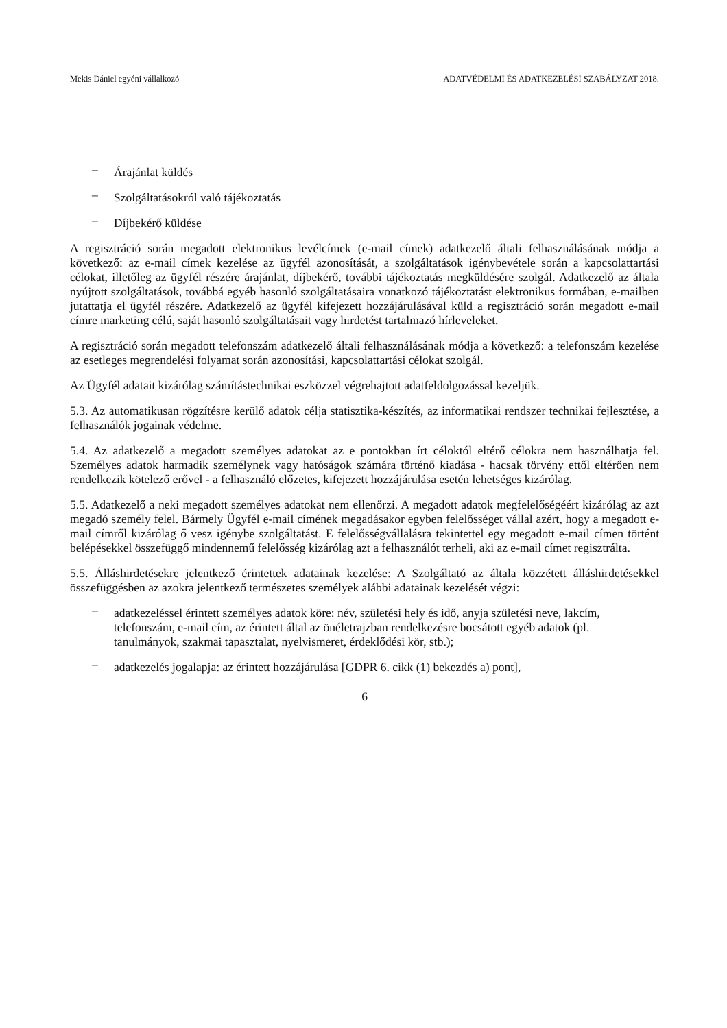Mekis Dániel egyéni vállalkozó ADATVÉDELMI ÉS ADATKEZELÉSI SZABÁLYZAT 2018.
– Árajánlat küldés
– Szolgáltatásokról való tájékoztatás
– Díjbekérő küldése
A regisztráció során megadott elektronikus levélcímek (e-mail címek) adatkezelő általi felhasználásának módja a következő: az e-mail címek kezelése az ügyfél azonosítását, a szolgáltatások igénybevétele során a kapcsolattartási célokat, illetőleg az ügyfél részére árajánlat, díjbekérő, további tájékoztatás megküldésére szolgál. Adatkezelő az általa nyújtott szolgáltatások, továbbá egyéb hasonló szolgáltatásaira vonatkozó tájékoztatást elektronikus formában, e-mailben jutattatja el ügyfél részére. Adatkezelő az ügyfél kifejezett hozzájárulásával küld a regisztráció során megadott e-mail címre marketing célú, saját hasonló szolgáltatásait vagy hirdetést tartalmazó hírleveleket.
A regisztráció során megadott telefonszám adatkezelő általi felhasználásának módja a következő: a telefonszám kezelése az esetleges megrendelési folyamat során azonosítási, kapcsolattartási célokat szolgál.
Az Ügyfél adatait kizárólag számítástechnikai eszközzel végrehajtott adatfeldolgozással kezeljük.
5.3. Az automatikusan rögzítésre kerülő adatok célja statisztika-készítés, az informatikai rendszer technikai fejlesztése, a felhasználók jogainak védelme.
5.4. Az adatkezelő a megadott személyes adatokat az e pontokban írt céloktól eltérő célokra nem használhatja fel. Személyes adatok harmadik személynek vagy hatóságok számára történő kiadása - hacsak törvény ettől eltérően nem rendelkezik kötelező erővel - a felhasználó előzetes, kifejezett hozzájárulása esetén lehetséges kizárólag.
5.5. Adatkezelő a neki megadott személyes adatokat nem ellenőrzi. A megadott adatok megfelelőségéért kizárólag az azt megadó személy felel. Bármely Ügyfél e-mail címének megadásakor egyben felelősséget vállal azért, hogy a megadott e-mail címről kizárólag ő vesz igénybe szolgáltatást. E felelősségvállalásra tekintettel egy megadott e-mail címen történt belépésekkel összefüggő mindennemű felelősség kizárólag azt a felhasználót terheli, aki az e-mail címet regisztrálta.
5.5. Álláshirdetésekre jelentkező érintettek adatainak kezelése: A Szolgáltató az általa közzétett álláshirdetésekkel összefüggésben az azokra jelentkező természetes személyek alábbi adatainak kezelését végzi:
– adatkezeléssel érintett személyes adatok köre: név, születési hely és idő, anyja születési neve, lakcím, telefonszám, e-mail cím, az érintett által az önéletrajzban rendelkezésre bocsátott egyéb adatok (pl. tanulmányok, szakmai tapasztalat, nyelvismeret, érdeklődési kör, stb.);
– adatkezelés jogalapja: az érintett hozzájárulása [GDPR 6. cikk (1) bekezdés a) pont],
6